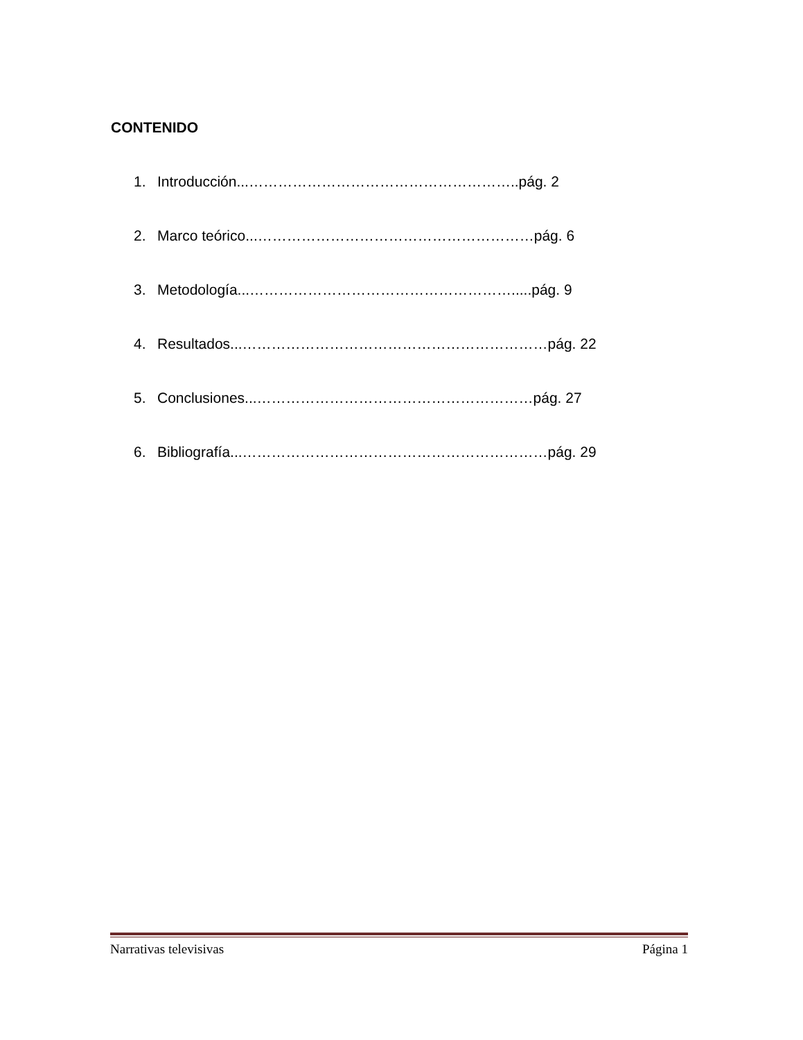CONTENIDO
1. Introducción...………………………………………………..pág. 2
2. Marco teórico...…………………………………………………pág. 6
3. Metodología...……………………………………………….....pág. 9
4. Resultados...………………………………………………………pág. 22
5. Conclusiones...…………………………………………………pág. 27
6. Bibliografía...………………………………………………………pág. 29
Narrativas televisivas Página 1